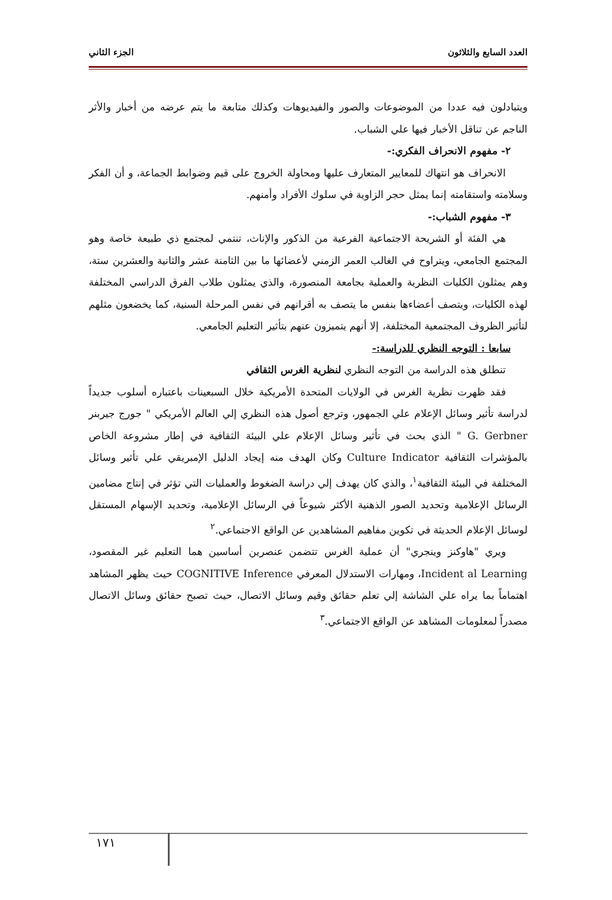العدد السابع والثلاثون الجزء الثاني
ويتبادلون فيه عددا من الموضوعات والصور والفيديوهات وكذلك متابعة ما يتم عرضه من أخبار والأثر الناجم عن تناقل الأخبار فيها علي الشباب.
٢- مفهوم الانحراف الفكري:-
الانحراف هو انتهاك للمعايير المتعارف عليها ومحاولة الخروج على قيم وضوابط الجماعة، و أن الفكر وسلامته واستقامته إنما يمثل حجر الزاوية في سلوك الأفراد وأمنهم.
٣- مفهوم الشباب:-
هي الفئة أو الشريحة الاجتماعية الفرعية من الذكور والإناث، تنتمي لمجتمع ذي طبيعة خاصة وهو المجتمع الجامعي، ويتراوح في الغالب العمر الزمني لأعضائها ما بين الثامنة عشر والثانية والعشرين ستة، وهم يمثلون الكليات النظرية والعملية بجامعة المنصورة، والذي يمثلون طلاب الفرق الدراسي المختلفة لهذه الكليات، ويتصف أعضاءها بنفس ما يتصف به أقرانهم في نفس المرحلة السنية، كما يخضعون مثلهم لتأثير الظروف المجتمعية المختلفة، إلا أنهم يتميزون عنهم بتأثير التعليم الجامعي.
سابعا : التوجه النظري للدراسة:-
تنطلق هذه الدراسة من التوجه النظري لنظرية الغرس الثقافي
فقد ظهرت نظرية الغرس في الولايات المتحدة الأمريكية خلال السبعينات باعتباره أسلوب جديداً لدراسة تأثير وسائل الإعلام علي الجمهور، وترجع أصول هذه النظري إلي العالم الأمريكي " جورج جيربنر G. Gerbner " الذي بحث في تأثير وسائل الإعلام علي البيئة الثقافية في إطار مشروعة الخاص بالمؤشرات الثقافية Culture Indicator وكان الهدف منه إيجاد الدليل الإمبريقي علي تأثير وسائل المختلفة في البيئة الثقافية<sup>١</sup>، والذي كان يهدف إلي دراسة الضغوط والعمليات التي تؤثر في إنتاج مضامين الرسائل الإعلامية وتحديد الصور الذهنية الأكثر شيوعاً في الرسائل الإعلامية، وتحديد الإسهام المستقل لوسائل الإعلام الحديثة في تكوين مفاهيم المشاهدين عن الواقع الاجتماعي.<sup>٢</sup>
ويري "هاوكنز وينجري" أن عملية الغرس تتضمن عنصرين أساسين هما التعليم غير المقصود، Incident al Learning، ومهارات الاستدلال المعرفي COGNITIVE Inference حيث يظهر المشاهد اهتماماً بما يراه علي الشاشة إلي تعلم حقائق وقيم وسائل الاتصال، حيث تصبح حقائق وسائل الاتصال مصدراً لمعلومات المشاهد عن الواقع الاجتماعي.<sup>٣</sup>
١٧١